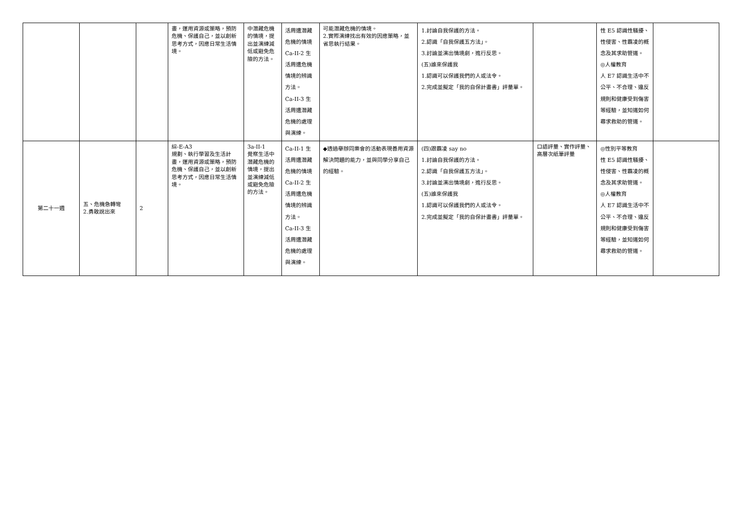| | | | 畫，運用資源或策略，預防危機、保護自己，並以創新思考方式，因應日常生活情境。 | 中潛藏危機的情境，提出並演練減低或避免危險的方法。 | 活周遭潛藏危機的情境 Ca-II-2 生活周遭危機情境的辨識方法。 Ca-II-3 生活周遭潛藏危機的處理與演練。 | 可能潛藏危機的情境。 2.實際演練找出有效的因應策略，並省思執行結果。 | 1.討論自我保護的方法。 2.認識「自我保護五方法」。 3.討論並演出情境劇，進行反思。 (五)誰來保護我 1.認識可以保護我們的人或法令。 2.完成並擬定「我的自保計畫書」評量單。 | | 性 E5 認識性騷擾、性侵害、性霸凌的概念及其求助管道。 ◎人權教育 人 E7 認識生活中不公平、不合理、違反規則和健康受到傷害等經驗，並知道如何尋求救助的管道。 | |
| 第二十一週 | 五、危機急轉彎 2.勇敢說出來 | 2 | 綜-E-A3 規劃、執行學習及生活計畫，運用資源或策略，預防危機、保護自己，並以創新思考方式，因應日常生活情境。 | 3a-II-1 覺察生活中潛藏危機的情境，提出並演練減低或避免危險的方法。 | Ca-II-1 生活周遭潛藏危機的情境 Ca-II-2 生活周遭危機情境的辨識方法。 Ca-II-3 生活周遭潛藏危機的處理與演練。 | ◆透過舉辦同樂會的活動表現善用資源解決問題的能力，並與同學分享自己的經驗。 | (四)跟霸凌 say no 1.討論自我保護的方法。 2.認識「自我保護五方法」。 3.討論並演出情境劇，進行反思。 (五)誰來保護我 1.認識可以保護我們的人或法令。 2.完成並擬定「我的自保計畫書」評量單。 | 口語評量、實作評量、高層次紙筆評量 | ◎性別平等教育 性 E5 認識性騷擾、性侵害、性霸凌的概念及其求助管道。 ◎人權教育 人 E7 認識生活中不公平、不合理、違反規則和健康受到傷害等經驗，並知道如何尋求救助的管道。 | |